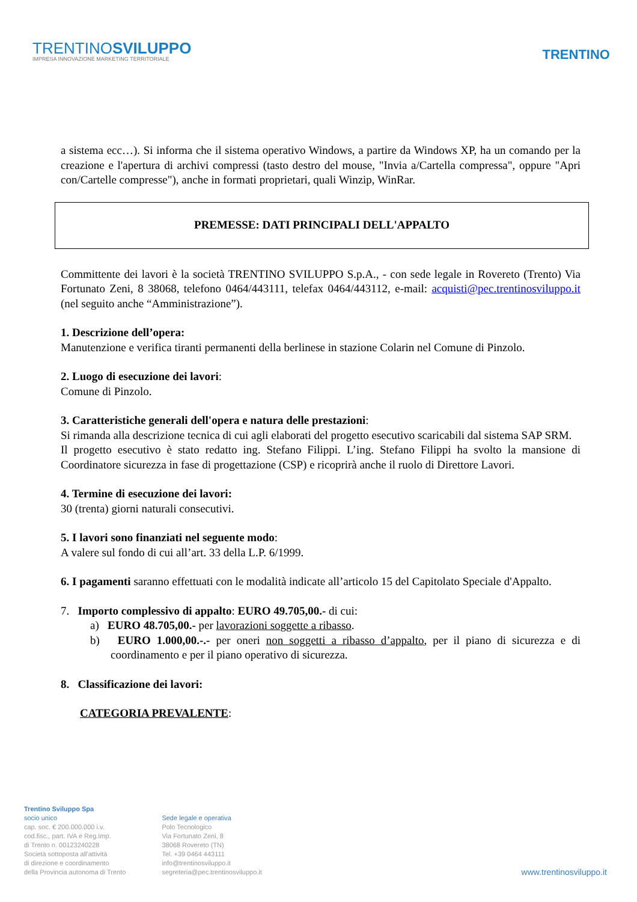TRENTINOSVILUPPO
IMPRESA INNOVAZIONE MARKETING TERRITORIALE
TRENTINO
a sistema ecc…). Si informa che il sistema operativo Windows, a partire da Windows XP, ha un comando per la creazione e l'apertura di archivi compressi (tasto destro del mouse, "Invia a/Cartella compressa", oppure "Apri con/Cartelle compresse"), anche in formati proprietari, quali Winzip, WinRar.
PREMESSE: DATI PRINCIPALI DELL'APPALTO
Committente dei lavori è la società TRENTINO SVILUPPO S.p.A., - con sede legale in Rovereto (Trento) Via Fortunato Zeni, 8 38068, telefono 0464/443111, telefax 0464/443112, e-mail: acquisti@pec.trentinosviluppo.it (nel seguito anche “Amministrazione”).
1. Descrizione dell’opera:
Manutenzione e verifica tiranti permanenti della berlinese in stazione Colarin nel Comune di Pinzolo.
2. Luogo di esecuzione dei lavori:
Comune di Pinzolo.
3. Caratteristiche generali dell'opera e natura delle prestazioni:
Si rimanda alla descrizione tecnica di cui agli elaborati del progetto esecutivo scaricabili dal sistema SAP SRM.
Il progetto esecutivo è stato redatto ing. Stefano Filippi. L’ing. Stefano Filippi ha svolto la mansione di Coordinatore sicurezza in fase di progettazione (CSP) e ricoprirà anche il ruolo di Direttore Lavori.
4. Termine di esecuzione dei lavori:
30 (trenta) giorni naturali consecutivi.
5. I lavori sono finanziati nel seguente modo:
A valere sul fondo di cui all’art. 33 della L.P. 6/1999.
6. I pagamenti saranno effettuati con le modalità indicate all’articolo 15 del Capitolato Speciale d'Appalto.
7. Importo complessivo di appalto: EURO 49.705,00.- di cui:
a) EURO 48.705,00.- per lavorazioni soggette a ribasso.
b) EURO 1.000,00.-.- per oneri non soggetti a ribasso d’appalto, per il piano di sicurezza e di coordinamento e per il piano operativo di sicurezza.
8. Classificazione dei lavori:
CATEGORIA PREVALENTE:
Trentino Sviluppo Spa
socio unico
cap. soc. € 200.000.000 i.v.
cod.fisc., part. IVA e Reg.Imp.
di Trento n. 00123240228
Società sottoposta all'attività
di direzione e coordinamento
della Provincia autonoma di Trento
Sede legale e operativa
Polo Tecnologico
Via Fortunato Zeni, 8
38068 Rovereto (TN)
Tel. +39 0464 443111
info@trentinosviluppo.it
segreteria@pec.trentinosviluppo.it
www.trentinosviluppo.it